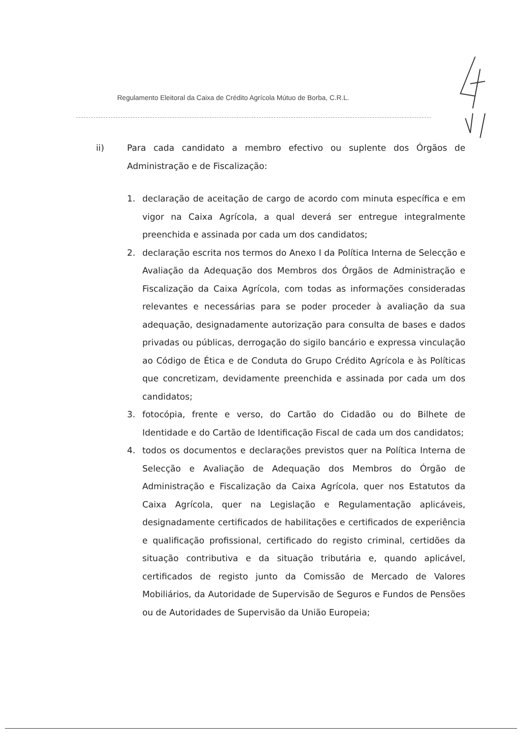Regulamento Eleitoral da Caixa de Crédito Agrícola Mútuo de Borba, C.R.L.
ii) Para cada candidato a membro efectivo ou suplente dos Órgãos de Administração e de Fiscalização:
1. declaração de aceitação de cargo de acordo com minuta específica e em vigor na Caixa Agrícola, a qual deverá ser entregue integralmente preenchida e assinada por cada um dos candidatos;
2. declaração escrita nos termos do Anexo I da Política Interna de Selecção e Avaliação da Adequação dos Membros dos Órgãos de Administração e Fiscalização da Caixa Agrícola, com todas as informações consideradas relevantes e necessárias para se poder proceder à avaliação da sua adequação, designadamente autorização para consulta de bases e dados privadas ou públicas, derrogação do sigilo bancário e expressa vinculação ao Código de Ética e de Conduta do Grupo Crédito Agrícola e às Políticas que concretizam, devidamente preenchida e assinada por cada um dos candidatos;
3. fotocópia, frente e verso, do Cartão do Cidadão ou do Bilhete de Identidade e do Cartão de Identificação Fiscal de cada um dos candidatos;
4. todos os documentos e declarações previstos quer na Política Interna de Selecção e Avaliação de Adequação dos Membros do Órgão de Administração e Fiscalização da Caixa Agrícola, quer nos Estatutos da Caixa Agrícola, quer na Legislação e Regulamentação aplicáveis, designadamente certificados de habilitações e certificados de experiência e qualificação profissional, certificado do registo criminal, certidões da situação contributiva e da situação tributária e, quando aplicável, certificados de registo junto da Comissão de Mercado de Valores Mobiliários, da Autoridade de Supervisão de Seguros e Fundos de Pensões ou de Autoridades de Supervisão da União Europeia;